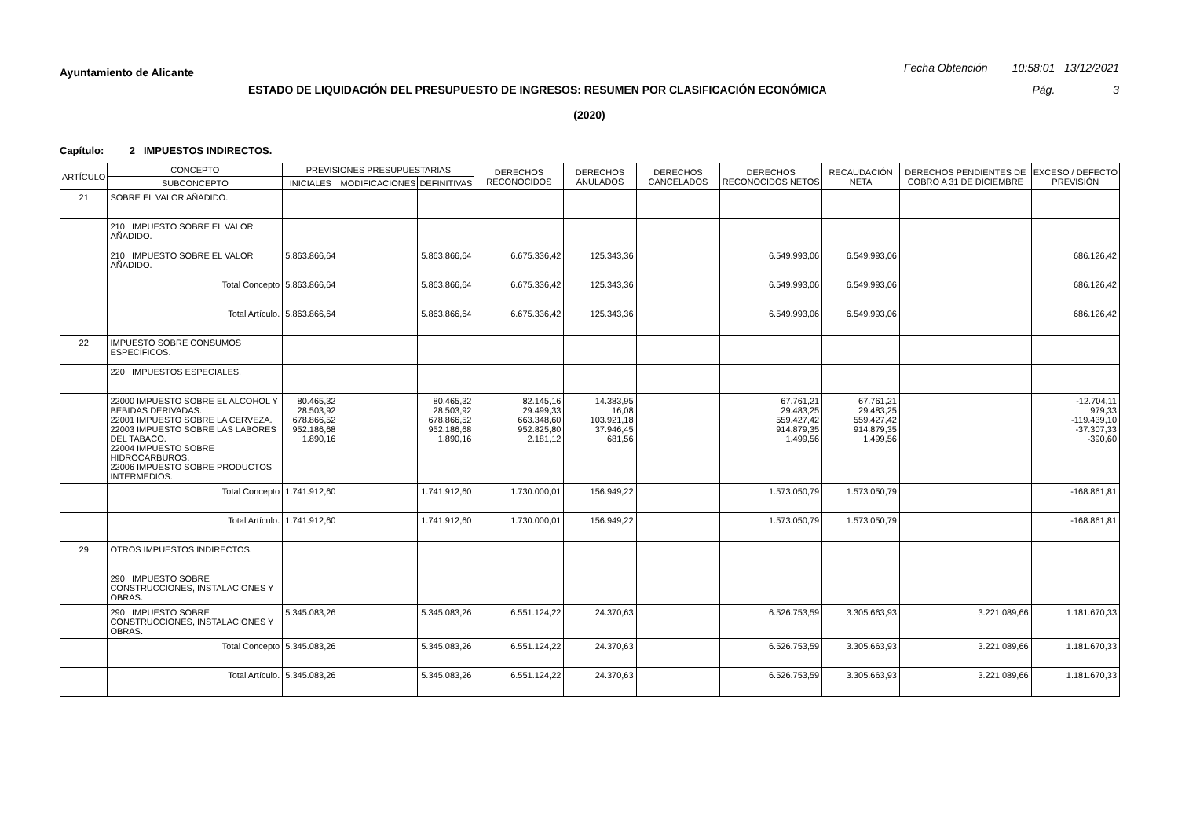Ayuntamiento de Alicante Fecha Obtención 10:58:01 13/12/2021
ESTADO DE LIQUIDACIÓN DEL PRESUPUESTO DE INGRESOS: RESUMEN POR CLASIFICACIÓN ECONÓMICA Pág. 3
(2020)
Capítulo: 2 IMPUESTOS INDIRECTOS.
| ARTÍCULO | CONCEPTO | PREVISIONES PRESUPUESTARIAS | | | DERECHOS RECONOCIDOS | DERECHOS ANULADOS | DERECHOS CANCELADOS | DERECHOS RECONOCIDOS NETOS | RECAUDACIÓN NETA | DERECHOS PENDIENTES DE COBRO A 31 DE DICIEMBRE | EXCESO / DEFECTO PREVISIÓN |
| --- | --- | --- | --- | --- | --- | --- | --- | --- | --- | --- | --- |
| | SUBCONCEPTO | INICIALES | MODIFICACIONES | DEFINITIVAS | | | | | | | |
| 21 | SOBRE EL VALOR AÑADIDO. | | | | | | | | | | |
| | 210 IMPUESTO SOBRE EL VALOR AÑADIDO. | | | | | | | | | | |
| | 210 IMPUESTO SOBRE EL VALOR AÑADIDO. | 5.863.866,64 | | 5.863.866,64 | 6.675.336,42 | 125.343,36 | | 6.549.993,06 | 6.549.993,06 | | 686.126,42 |
| | Total Concepto | 5.863.866,64 | | 5.863.866,64 | 6.675.336,42 | 125.343,36 | | 6.549.993,06 | 6.549.993,06 | | 686.126,42 |
| | Total Artículo. | 5.863.866,64 | | 5.863.866,64 | 6.675.336,42 | 125.343,36 | | 6.549.993,06 | 6.549.993,06 | | 686.126,42 |
| 22 | IMPUESTO SOBRE CONSUMOS ESPECÍFICOS. | | | | | | | | | | |
| | 220 IMPUESTOS ESPECIALES. | | | | | | | | | | |
| | 22000 IMPUESTO SOBRE EL ALCOHOL Y BEBIDAS DERIVADAS. 22001 IMPUESTO SOBRE LA CERVEZA. 22003 IMPUESTO SOBRE LAS LABORES DEL TABACO. 22004 IMPUESTO SOBRE HIDROCARBUROS. 22006 IMPUESTO SOBRE PRODUCTOS INTERMEDIOS. | 80.465,32 28.503,92 678.866,52 952.186,68 1.890,16 | | 80.465,32 28.503,92 678.866,52 952.186,68 1.890,16 | 82.145,16 29.499,33 663.348,60 952.825,80 2.181,12 | 14.383,95 16,08 103.921,18 37.946,45 681,56 | | 67.761,21 29.483,25 559.427,42 914.879,35 1.499,56 | 67.761,21 29.483,25 559.427,42 914.879,35 1.499,56 | | -12.704,11 979,33 -119.439,10 -37.307,33 -390,60 |
| | Total Concepto | 1.741.912,60 | | 1.741.912,60 | 1.730.000,01 | 156.949,22 | | 1.573.050,79 | 1.573.050,79 | | -168.861,81 |
| | Total Artículo. | 1.741.912,60 | | 1.741.912,60 | 1.730.000,01 | 156.949,22 | | 1.573.050,79 | 1.573.050,79 | | -168.861,81 |
| 29 | OTROS IMPUESTOS INDIRECTOS. | | | | | | | | | | |
| | 290 IMPUESTO SOBRE CONSTRUCCIONES, INSTALACIONES Y OBRAS. | | | | | | | | | | |
| | 290 IMPUESTO SOBRE CONSTRUCCIONES, INSTALACIONES Y OBRAS. | 5.345.083,26 | | 5.345.083,26 | 6.551.124,22 | 24.370,63 | | 6.526.753,59 | 3.305.663,93 | 3.221.089,66 | 1.181.670,33 |
| | Total Concepto | 5.345.083,26 | | 5.345.083,26 | 6.551.124,22 | 24.370,63 | | 6.526.753,59 | 3.305.663,93 | 3.221.089,66 | 1.181.670,33 |
| | Total Artículo. | 5.345.083,26 | | 5.345.083,26 | 6.551.124,22 | 24.370,63 | | 6.526.753,59 | 3.305.663,93 | 3.221.089,66 | 1.181.670,33 |